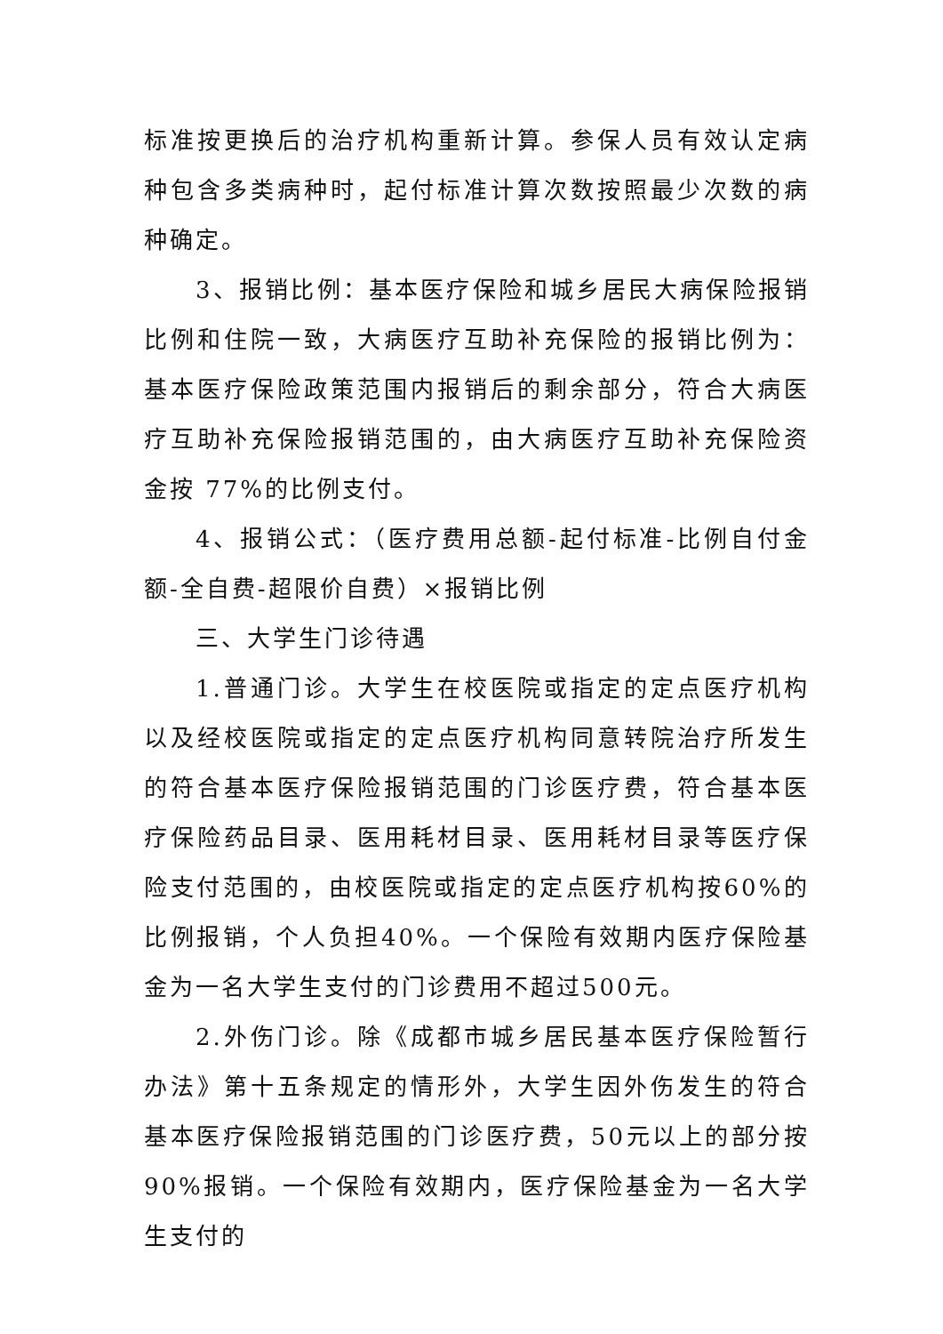标准按更换后的治疗机构重新计算。参保人员有效认定病种包含多类病种时，起付标准计算次数按照最少次数的病种确定。
3、报销比例：基本医疗保险和城乡居民大病保险报销比例和住院一致，大病医疗互助补充保险的报销比例为：基本医疗保险政策范围内报销后的剩余部分，符合大病医疗互助补充保险报销范围的，由大病医疗互助补充保险资金按 77%的比例支付。
4、报销公式：（医疗费用总额-起付标准-比例自付金额-全自费-超限价自费）×报销比例
三、大学生门诊待遇
1.普通门诊。大学生在校医院或指定的定点医疗机构以及经校医院或指定的定点医疗机构同意转院治疗所发生的符合基本医疗保险报销范围的门诊医疗费，符合基本医疗保险药品目录、医用耗材目录、医用耗材目录等医疗保险支付范围的，由校医院或指定的定点医疗机构按60%的比例报销，个人负担40%。一个保险有效期内医疗保险基金为一名大学生支付的门诊费用不超过500元。
2.外伤门诊。除《成都市城乡居民基本医疗保险暂行办法》第十五条规定的情形外，大学生因外伤发生的符合基本医疗保险报销范围的门诊医疗费，50元以上的部分按90%报销。一个保险有效期内，医疗保险基金为一名大学生支付的